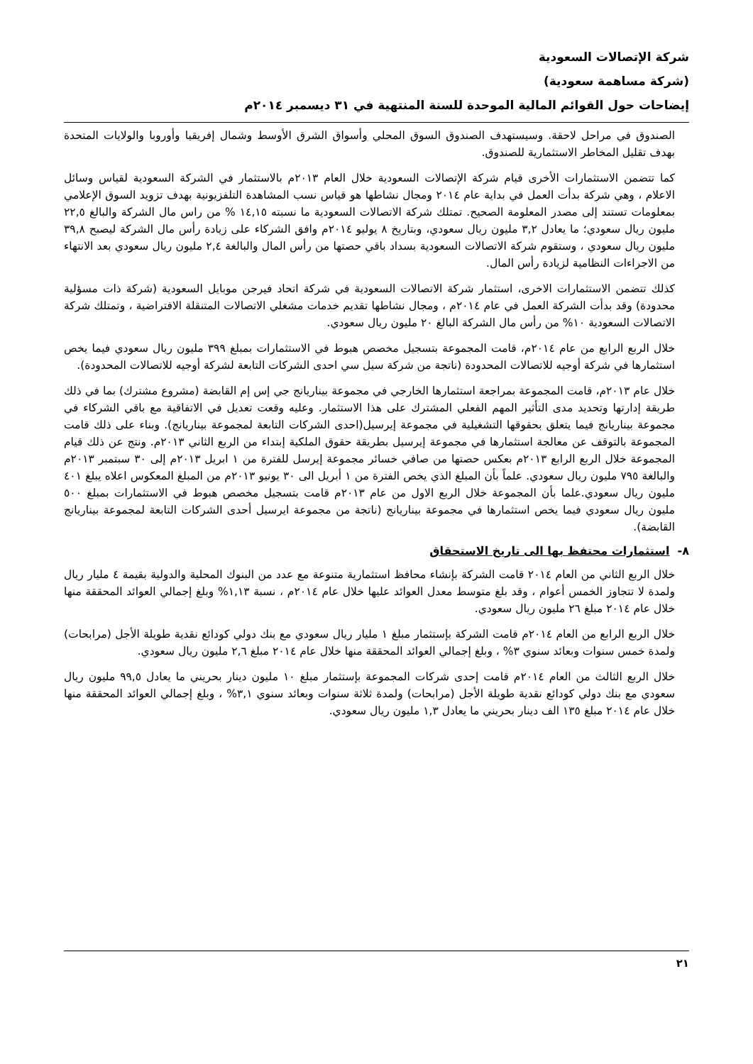شركة الإتصالات السعودية
(شركة مساهمة سعودية)
إيضاحات حول القوائم المالية الموحدة للسنة المنتهية في ٣١ ديسمبر ٢٠١٤م
الصندوق في مراحل لاحقة. وسيستهدف الصندوق السوق المحلي وأسواق الشرق الأوسط وشمال إفريقيا وأوروبا والولايات المتحدة بهدف تقليل المخاطر الاستثمارية للصندوق.
كما تتضمن الاستثمارات الأخرى قيام شركة الإتصالات السعودية خلال العام ٢٠١٣م بالاستثمار في الشركة السعودية لقياس وسائل الاعلام ، وهي شركة بدأت العمل في بداية عام ٢٠١٤ ومجال نشاطها هو قياس نسب المشاهدة التلفزيونية بهدف تزويد السوق الإعلامي بمعلومات تستند إلى مصدر المعلومة الصحيح. تمتلك شركة الاتصالات السعودية ما نسبته ١٤,١٥ % من راس مال الشركة والبالغ ٢٢,٥ مليون ريال سعودي؛ ما يعادل ٣,٢ مليون ريال سعودي، وبتاريخ ٨ يوليو ٢٠١٤م وافق الشركاء على زيادة رأس مال الشركة ليصبح ٣٩,٨ مليون ريال سعودي ، وستقوم شركة الاتصالات السعودية بسداد باقي حصتها من رأس المال والبالغة ٢,٤ مليون ريال سعودي بعد الانتهاء من الاجراءات النظامية لزيادة رأس المال.
كذلك تتضمن الاستثمارات الاخرى، استثمار شركة الاتصالات السعودية في شركة اتحاد فيرجن موبايل السعودية (شركة ذات مسؤلية محدودة) وقد بدأت الشركة العمل في عام ٢٠١٤م ، ومجال نشاطها تقديم خدمات مشغلي الاتصالات المتنقلة الافتراضية ، وتمتلك شركة الاتصالات السعودية ١٠% من رأس مال الشركة البالغ ٢٠ مليون ريال سعودي.
خلال الربع الرابع من عام ٢٠١٤م، قامت المجموعة بتسجيل مخصص هبوط في الاستثمارات بمبلغ ٣٩٩ مليون ريال سعودي فيما يخص استثمارها في شركة أوجيه للاتصالات المحدودة (ناتجة من شركة سيل سي احدى الشركات التابعة لشركة أوجيه للاتصالات المحدودة).
خلال عام ٢٠١٣م، قامت المجموعة بمراجعة استثمارها الخارجي في مجموعة بيناريانج جي إس إم القابضة (مشروع مشترك) بما في ذلك طريقة إدارتها وتحديد مدى التأثير المهم الفعلي المشترك على هذا الاستثمار. وعليه وقعت تعديل في الاتفاقية مع باقي الشركاء في مجموعة بيناريانج فيما يتعلق بحقوقها التشغيلية في مجموعة إيرسيل(احدى الشركات التابعة لمجموعة بيناريانج). وبناء على ذلك قامت المجموعة بالتوقف عن معالجة استثمارها في مجموعة إيرسيل بطريقة حقوق الملكية إبتداء من الربع الثاني ٢٠١٣م. ونتج عن ذلك قيام المجموعة خلال الربع الرابع ٢٠١٣م بعكس حصتها من صافي خسائر مجموعة إيرسل للفترة من ١ ابريل ٢٠١٣م إلى ٣٠ سبتمبر ٢٠١٣م والبالغة ٧٩٥ مليون ريال سعودي. علماً بأن المبلغ الذي يخص الفترة من ١ أبريل الى ٣٠ يونيو ٢٠١٣م من المبلغ المعكوس اعلاه يبلغ ٤٠١ مليون ريال سعودي.علما بأن المجموعة خلال الربع الاول من عام ٢٠١٣م قامت بتسجيل مخصص هبوط في الاستثمارات بمبلغ ٥٠٠ مليون ريال سعودي فيما يخص استثمارها في مجموعة بيناريانج (ناتجة من مجموعة ايرسيل أحدى الشركات التابعة لمجموعة بيناريانج القابضة).
٨- استثمارات محتفظ بها الى تاريخ الاستحقاق
خلال الربع الثاني من العام ٢٠١٤ قامت الشركة بإنشاء محافظ استثمارية متنوعة مع عدد من البنوك المحلية والدولية بقيمة ٤ مليار ريال ولمدة لا تتجاوز الخمس أعوام ، وقد بلغ متوسط معدل العوائد عليها خلال عام ٢٠١٤م ، نسبة ١,١٣% وبلغ إجمالي العوائد المحققة منها خلال عام ٢٠١٤ مبلغ ٢٦ مليون ريال سعودي.
خلال الربع الرابع من العام ٢٠١٤م قامت الشركة بإستثمار مبلغ ١ مليار ريال سعودي مع بنك دولي كودائع نقدية طويلة الأجل (مرابحات) ولمدة خمس سنوات وبعائد سنوي ٣% ، وبلغ إجمالي العوائد المحققة منها خلال عام ٢٠١٤ مبلغ ٢,٦ مليون ريال سعودي.
خلال الربع الثالث من العام ٢٠١٤م قامت إحدى شركات المجموعة بإستثمار مبلغ ١٠ مليون دينار بحريني ما يعادل ٩٩,٥ مليون ريال سعودي مع بنك دولي كودائع نقدية طويلة الأجل (مرابحات) ولمدة ثلاثة سنوات وبعائد سنوي ٣,١% ، وبلغ إجمالي العوائد المحققة منها خلال عام ٢٠١٤ مبلغ ١٣٥ الف دينار بحريني ما يعادل ١,٣ مليون ريال سعودي.
٢١